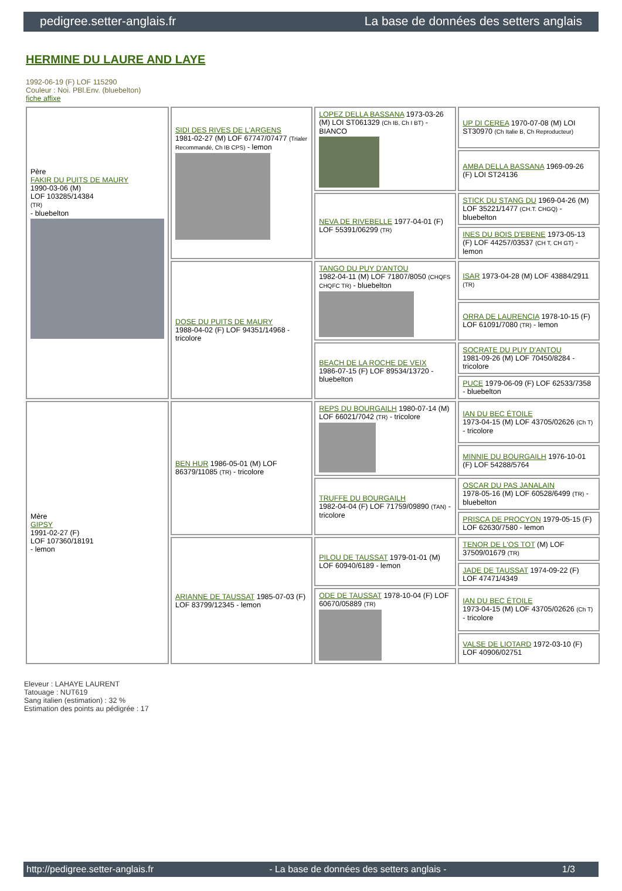pedigree.setter-anglais.fr La base de données des setters anglais
HERMINE DU LAURE AND LAYE
1992-06-19 (F) LOF 115290
Couleur : Noi. PBl.Env. (bluebelton)
fiche affixe
| Père FAKIR DU PUITS DE MAURY 1990-03-06 (M) LOF 103285/14384 (TR) - bluebelton | SIDI DES RIVES DE L'ARGENS 1981-02-27 (M) LOF 67747/07477 (Trialer Recommandé, Ch IB CPS) - lemon | LOPEZ DELLA BASSANA 1973-03-26 (M) LOI ST061329 (Ch IB, Ch I BT) - BIANCO | UP DI CEREA 1970-07-08 (M) LOI ST30970 (Ch Italie B, Ch Reproducteur) |
| | | | AMBA DELLA BASSANA 1969-09-26 (F) LOI ST24136 |
| | | NEVA DE RIVEBELLE 1977-04-01 (F) LOF 55391/06299 (TR) | STICK DU STANG DU 1969-04-26 (M) LOF 35221/1477 (CH.T. CHGQ) - bluebelton |
| | | | INES DU BOIS D'EBENE 1973-05-13 (F) LOF 44257/03537 (CH T, CH GT) - lemon |
| | DOSE DU PUITS DE MAURY 1988-04-02 (F) LOF 94351/14968 - tricolore | TANGO DU PUY D'ANTOU 1982-04-11 (M) LOF 71807/8050 (CHQFS CHQFC TR) - bluebelton | ISAR 1973-04-28 (M) LOF 43884/2911 (TR) |
| | | | ORRA DE LAURENCIA 1978-10-15 (F) LOF 61091/7080 (TR) - lemon |
| | | BEACH DE LA ROCHE DE VEIX 1986-07-15 (F) LOF 89534/13720 - bluebelton | SOCRATE DU PUY D'ANTOU 1981-09-26 (M) LOF 70450/8284 - tricolore |
| | | | PUCE 1979-06-09 (F) LOF 62533/7358 - bluebelton |
| Mère GIPSY 1991-02-27 (F) LOF 107360/18191 - lemon | BEN HUR 1986-05-01 (M) LOF 86379/11085 (TR) - tricolore | REPS DU BOURGAILH 1980-07-14 (M) LOF 66021/7042 (TR) - tricolore | IAN DU BEC ÉTOILE 1973-04-15 (M) LOF 43705/02626 (Ch T) - tricolore |
| | | | MINNIE DU BOURGAILH 1976-10-01 (F) LOF 54288/5764 |
| | | TRUFFE DU BOURGAILH 1982-04-04 (F) LOF 71759/09890 (TAN) - tricolore | OSCAR DU PAS JANALAIN 1978-05-16 (M) LOF 60528/6499 (TR) - bluebelton |
| | | | PRISCA DE PROCYON 1979-05-15 (F) LOF 62630/7580 - lemon |
| | ARIANNE DE TAUSSAT 1985-07-03 (F) LOF 83799/12345 - lemon | PILOU DE TAUSSAT 1979-01-01 (M) LOF 60940/6189 - lemon | TENOR DE L'OS TOT (M) LOF 37509/01679 (TR) |
| | | | JADE DE TAUSSAT 1974-09-22 (F) LOF 47471/4349 |
| | | ODE DE TAUSSAT 1978-10-04 (F) LOF 60670/05889 (TR) | IAN DU BEC ÉTOILE 1973-04-15 (M) LOF 43705/02626 (Ch T) - tricolore |
| | | | VALSE DE LIOTARD 1972-03-10 (F) LOF 40906/02751 |
Eleveur : LAHAYE LAURENT
Tatouage : NUT619
Sang italien (estimation) : 32 %
Estimation des points au pédigrée : 17
http://pedigree.setter-anglais.fr - La base de données des setters anglais - 1/3